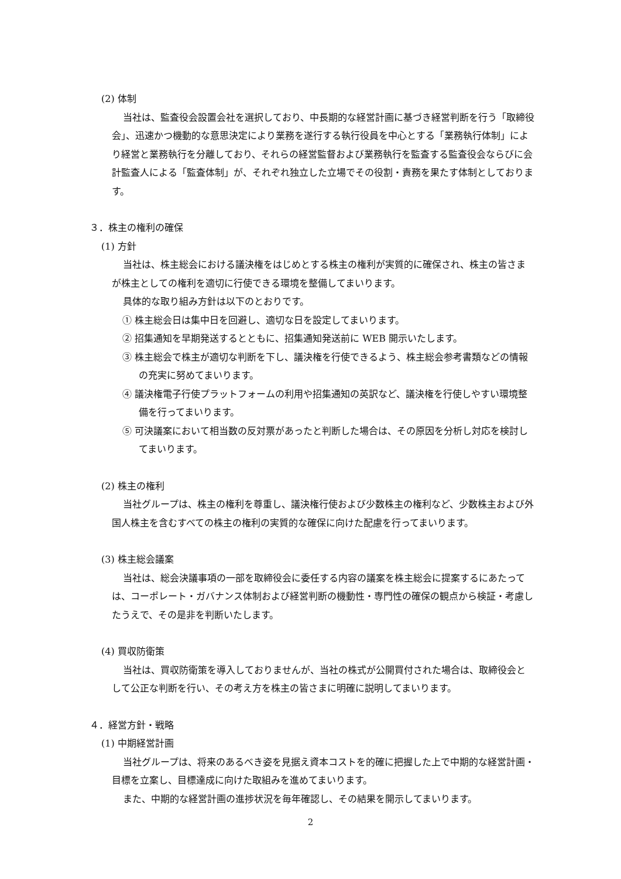(2) 体制
当社は、監査役会設置会社を選択しており、中長期的な経営計画に基づき経営判断を行う「取締役会」、迅速かつ機動的な意思決定により業務を遂行する執行役員を中心とする「業務執行体制」により経営と業務執行を分離しており、それらの経営監督および業務執行を監査する監査役会ならびに会計監査人による「監査体制」が、それぞれ独立した立場でその役割・責務を果たす体制としております。
３．株主の権利の確保
(1) 方針
当社は、株主総会における議決権をはじめとする株主の権利が実質的に確保され、株主の皆さまが株主としての権利を適切に行使できる環境を整備してまいります。
具体的な取り組み方針は以下のとおりです。
① 株主総会日は集中日を回避し、適切な日を設定してまいります。
② 招集通知を早期発送するとともに、招集通知発送前に WEB 開示いたします。
③ 株主総会で株主が適切な判断を下し、議決権を行使できるよう、株主総会参考書類などの情報の充実に努めてまいります。
④ 議決権電子行使プラットフォームの利用や招集通知の英訳など、議決権を行使しやすい環境整備を行ってまいります。
⑤ 可決議案において相当数の反対票があったと判断した場合は、その原因を分析し対応を検討してまいります。
(2) 株主の権利
当社グループは、株主の権利を尊重し、議決権行使および少数株主の権利など、少数株主および外国人株主を含むすべての株主の権利の実質的な確保に向けた配慮を行ってまいります。
(3) 株主総会議案
当社は、総会決議事項の一部を取締役会に委任する内容の議案を株主総会に提案するにあたっては、コーポレート・ガバナンス体制および経営判断の機動性・専門性の確保の観点から検証・考慮したうえで、その是非を判断いたします。
(4) 買収防衛策
当社は、買収防衛策を導入しておりませんが、当社の株式が公開買付された場合は、取締役会として公正な判断を行い、その考え方を株主の皆さまに明確に説明してまいります。
４．経営方針・戦略
(1) 中期経営計画
当社グループは、将来のあるべき姿を見据え資本コストを的確に把握した上で中期的な経営計画・目標を立案し、目標達成に向けた取組みを進めてまいります。
また、中期的な経営計画の進捗状況を毎年確認し、その結果を開示してまいります。
2